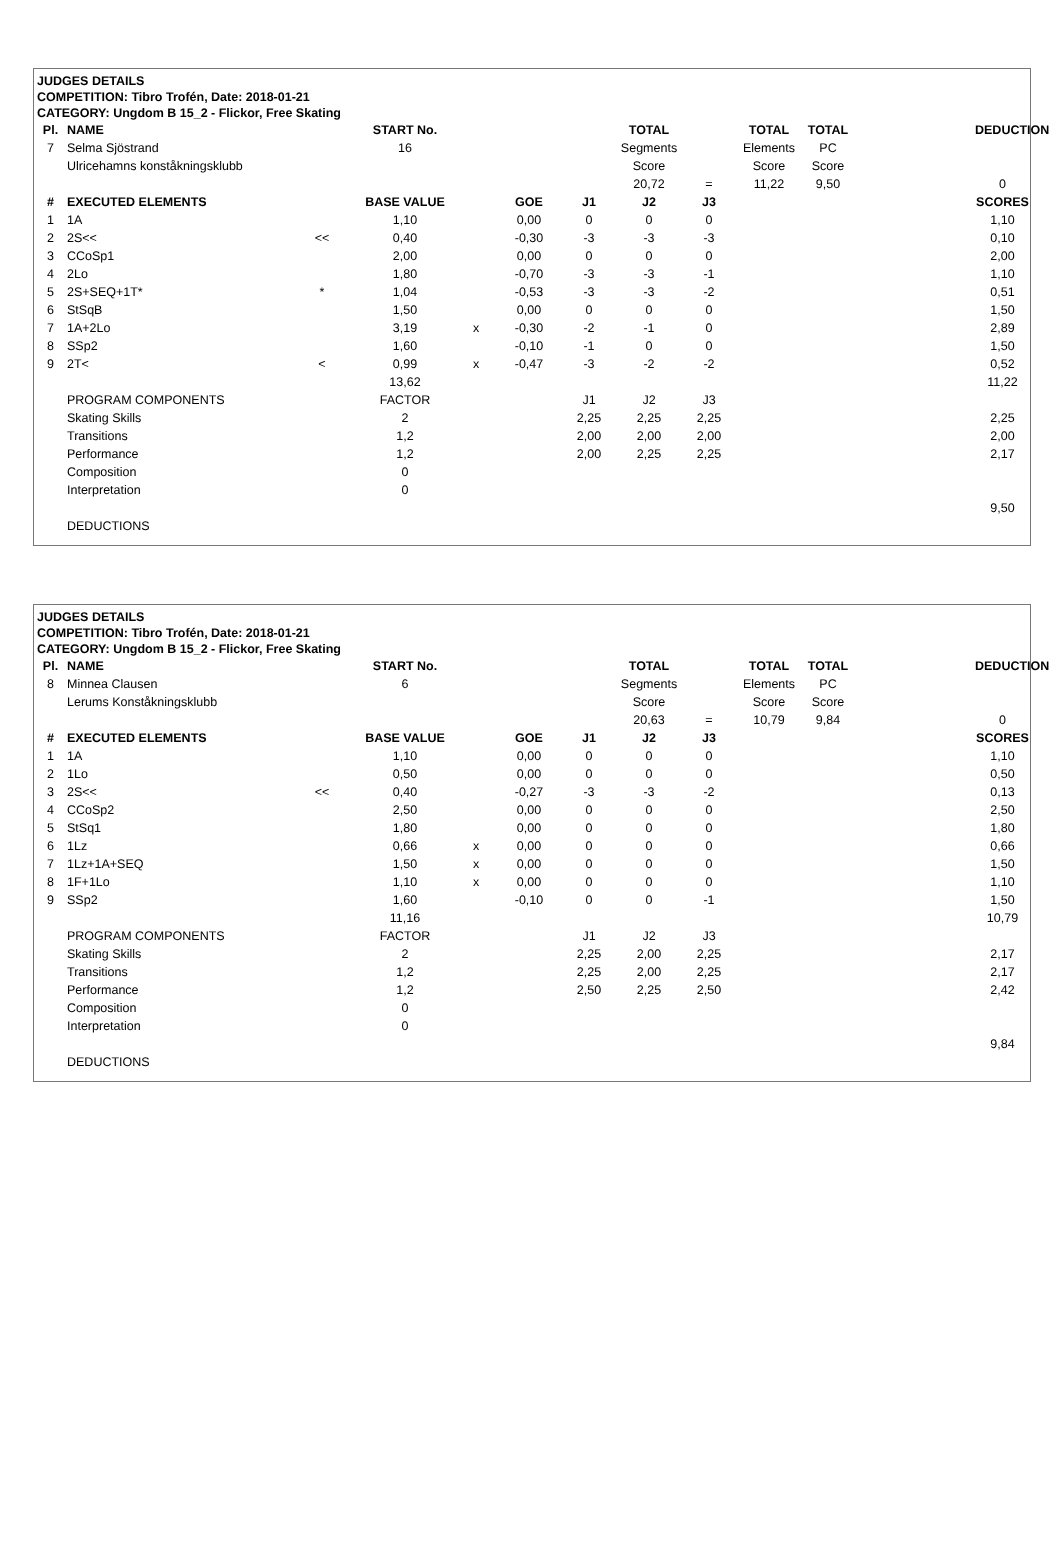JUDGES DETAILS
COMPETITION: Tibro Trofén, Date: 2018-01-21
CATEGORY: Ungdom B 15_2 - Flickor, Free Skating
| Pl. | NAME | | START No. | | | | TOTAL | | TOTAL | TOTAL | | DEDUCTION |
| --- | --- | --- | --- | --- | --- | --- | --- | --- | --- | --- | --- | --- |
| 7 | Selma Sjöstrand | | 16 | | | | Segments | | Elements | PC | | |
| | Ulricehamns konståkningsklubb | | | | | | Score | | Score | Score | | |
| | | | | | | | 20,72 | = | 11,22 | 9,50 | | 0 |
| # | EXECUTED ELEMENTS | | BASE VALUE | | GOE | J1 | J2 | J3 | | | | SCORES |
| 1 | 1A | | 1,10 | | 0,00 | 0 | 0 | 0 | | | | 1,10 |
| 2 | 2S<< | << | 0,40 | | -0,30 | -3 | -3 | -3 | | | | 0,10 |
| 3 | CCoSp1 | | 2,00 | | 0,00 | 0 | 0 | 0 | | | | 2,00 |
| 4 | 2Lo | | 1,80 | | -0,70 | -3 | -3 | -1 | | | | 1,10 |
| 5 | 2S+SEQ+1T* | * | 1,04 | | -0,53 | -3 | -3 | -2 | | | | 0,51 |
| 6 | StSqB | | 1,50 | | 0,00 | 0 | 0 | 0 | | | | 1,50 |
| 7 | 1A+2Lo | | 3,19 | x | -0,30 | -2 | -1 | 0 | | | | 2,89 |
| 8 | SSp2 | | 1,60 | | -0,10 | -1 | 0 | 0 | | | | 1,50 |
| 9 | 2T< | < | 0,99 | x | -0,47 | -3 | -2 | -2 | | | | 0,52 |
| | | | 13,62 | | | | | | | | | 11,22 |
| | PROGRAM COMPONENTS | | FACTOR | | | J1 | J2 | J3 | | | | |
| | Skating Skills | | 2 | | | 2,25 | 2,25 | 2,25 | | | | 2,25 |
| | Transitions | | 1,2 | | | 2,00 | 2,00 | 2,00 | | | | 2,00 |
| | Performance | | 1,2 | | | 2,00 | 2,25 | 2,25 | | | | 2,17 |
| | Composition | | 0 | | | | | | | | | |
| | Interpretation | | 0 | | | | | | | | | |
| | | | | | | | | | | | | 9,50 |
| | DEDUCTIONS | | | | | | | | | | | |
JUDGES DETAILS
COMPETITION: Tibro Trofén, Date: 2018-01-21
CATEGORY: Ungdom B 15_2 - Flickor, Free Skating
| Pl. | NAME | | START No. | | | | TOTAL | | TOTAL | TOTAL | | DEDUCTION |
| --- | --- | --- | --- | --- | --- | --- | --- | --- | --- | --- | --- | --- |
| 8 | Minnea Clausen | | 6 | | | | Segments | | Elements | PC | | |
| | Lerums Konståkningsklubb | | | | | | Score | | Score | Score | | |
| | | | | | | | 20,63 | = | 10,79 | 9,84 | | 0 |
| # | EXECUTED ELEMENTS | | BASE VALUE | | GOE | J1 | J2 | J3 | | | | SCORES |
| 1 | 1A | | 1,10 | | 0,00 | 0 | 0 | 0 | | | | 1,10 |
| 2 | 1Lo | | 0,50 | | 0,00 | 0 | 0 | 0 | | | | 0,50 |
| 3 | 2S<< | << | 0,40 | | -0,27 | -3 | -3 | -2 | | | | 0,13 |
| 4 | CCoSp2 | | 2,50 | | 0,00 | 0 | 0 | 0 | | | | 2,50 |
| 5 | StSq1 | | 1,80 | | 0,00 | 0 | 0 | 0 | | | | 1,80 |
| 6 | 1Lz | | 0,66 | x | 0,00 | 0 | 0 | 0 | | | | 0,66 |
| 7 | 1Lz+1A+SEQ | | 1,50 | x | 0,00 | 0 | 0 | 0 | | | | 1,50 |
| 8 | 1F+1Lo | | 1,10 | x | 0,00 | 0 | 0 | 0 | | | | 1,10 |
| 9 | SSp2 | | 1,60 | | -0,10 | 0 | 0 | -1 | | | | 1,50 |
| | | | 11,16 | | | | | | | | | 10,79 |
| | PROGRAM COMPONENTS | | FACTOR | | | J1 | J2 | J3 | | | | |
| | Skating Skills | | 2 | | | 2,25 | 2,00 | 2,25 | | | | 2,17 |
| | Transitions | | 1,2 | | | 2,25 | 2,00 | 2,25 | | | | 2,17 |
| | Performance | | 1,2 | | | 2,50 | 2,25 | 2,50 | | | | 2,42 |
| | Composition | | 0 | | | | | | | | | |
| | Interpretation | | 0 | | | | | | | | | |
| | | | | | | | | | | | | 9,84 |
| | DEDUCTIONS | | | | | | | | | | | |